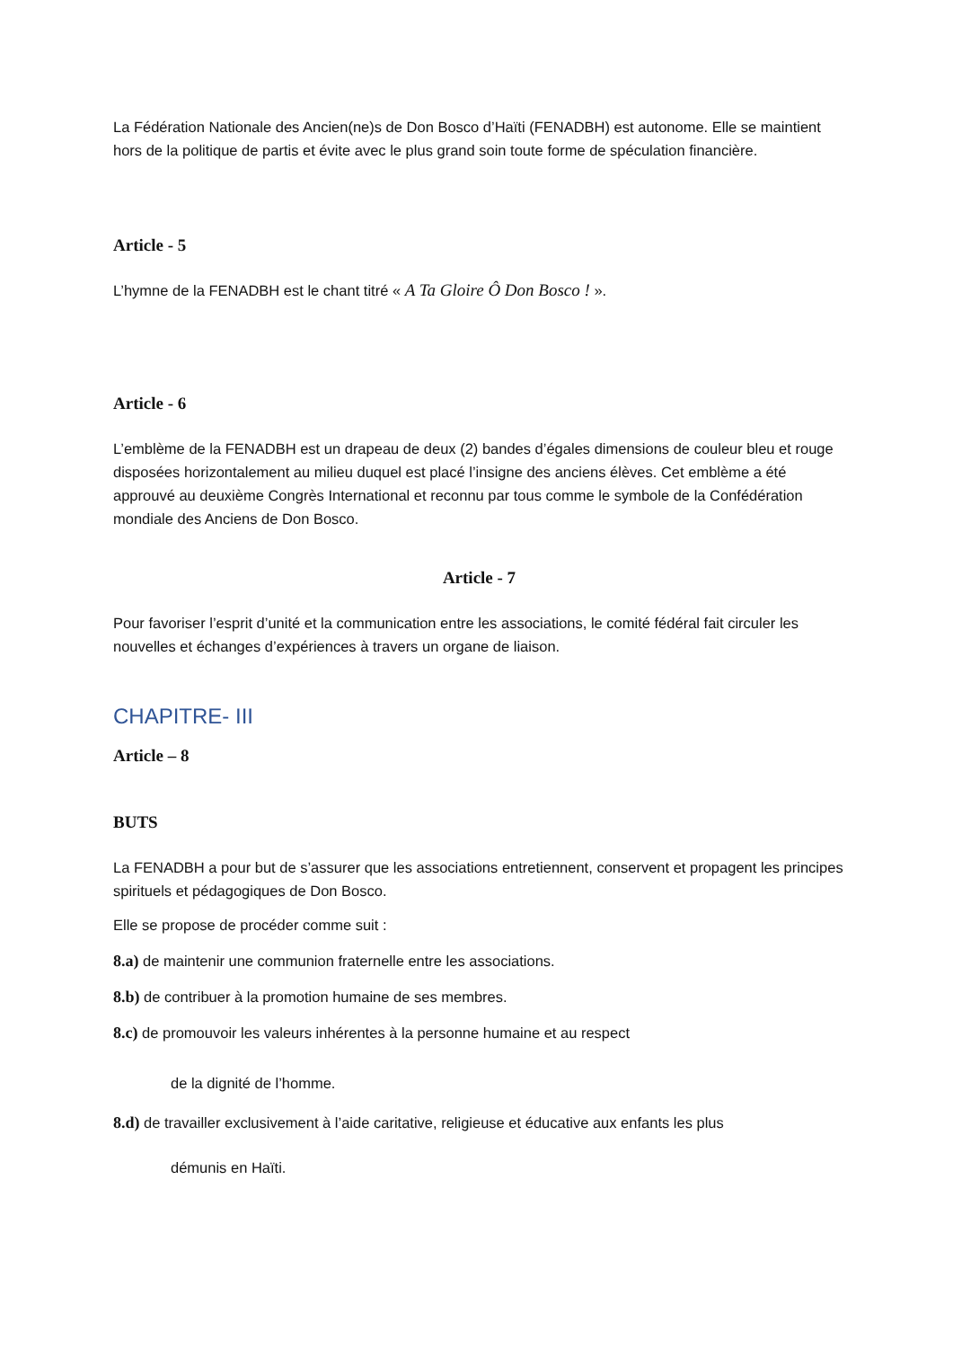La Fédération Nationale des Ancien(ne)s de Don Bosco d’Haïti (FENADBH) est autonome. Elle se maintient hors de la politique de partis et évite avec le plus grand soin toute forme de spéculation financière.
Article - 5
L’hymne de la FENADBH est le chant titré « A Ta Gloire Ô Don Bosco ! ».
Article - 6
L’emblème de la FENADBH est un drapeau de deux (2) bandes d’égales dimensions de couleur bleu et rouge disposées horizontalement au milieu duquel est placé l’insigne des anciens élèves. Cet emblème a été approuvé au deuxième Congrès International et reconnu par tous comme le symbole de la Confédération mondiale des Anciens de Don Bosco.
Article - 7
Pour favoriser l’esprit d’unité et la communication entre les associations, le comité fédéral fait circuler les nouvelles et échanges d’expériences à travers un organe de liaison.
CHAPITRE- III
Article – 8
BUTS
La FENADBH a pour but de s’assurer que les associations entretiennent, conservent et propagent les principes spirituels et pédagogiques de Don Bosco.
Elle se propose de procéder comme suit :
8.a) de maintenir une communion fraternelle entre les associations.
8.b) de contribuer à la promotion humaine de ses membres.
8.c) de promouvoir les valeurs inhérentes à la personne humaine et au respect
de la dignité de l’homme.
8.d) de travailler exclusivement à l’aide caritative, religieuse et éducative aux enfants les plus
démunis en Haïti.